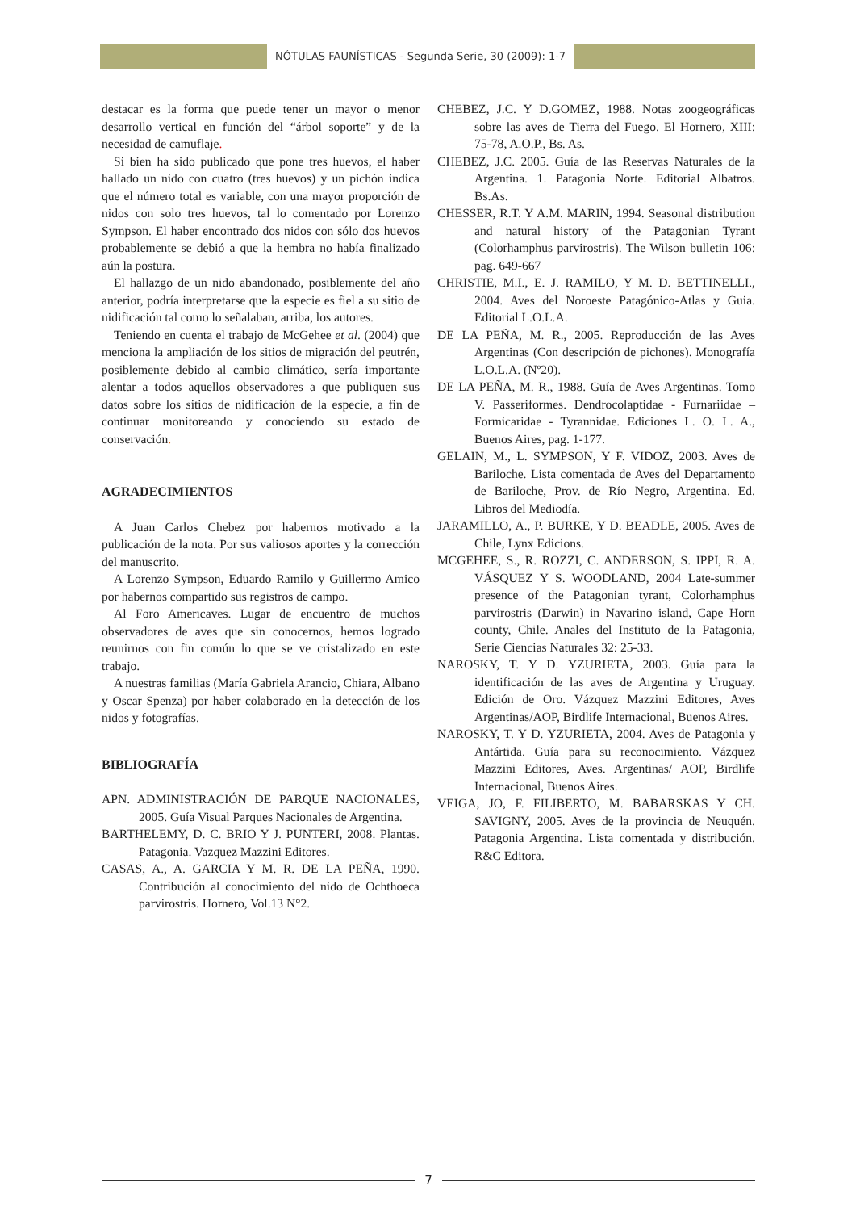NÓTULAS FAUNÍSTICAS - Segunda Serie, 30 (2009): 1-7
destacar es la forma que puede tener un mayor o menor desarrollo vertical en función del “árbol soporte” y de la necesidad de camuflaje.
Si bien ha sido publicado que pone tres huevos, el haber hallado un nido con cuatro (tres huevos) y un pichón indica que el número total es variable, con una mayor proporción de nidos con solo tres huevos, tal lo comentado por Lorenzo Sympson. El haber encontrado dos nidos con sólo dos huevos probablemente se debió a que la hembra no había finalizado aún la postura.
El hallazgo de un nido abandonado, posiblemente del año anterior, podría interpretarse que la especie es fiel a su sitio de nidificación tal como lo señalaban, arriba, los autores.
Teniendo en cuenta el trabajo de McGehee et al. (2004) que menciona la ampliación de los sitios de migración del peutrén, posiblemente debido al cambio climático, sería importante alentar a todos aquellos observadores a que publiquen sus datos sobre los sitios de nidificación de la especie, a fin de continuar monitoreando y conociendo su estado de conservación.
AGRADECIMIENTOS
A Juan Carlos Chebez por habernos motivado a la publicación de la nota. Por sus valiosos aportes y la corrección del manuscrito.
A Lorenzo Sympson, Eduardo Ramilo y Guillermo Amico por habernos compartido sus registros de campo.
Al Foro Americaves. Lugar de encuentro de muchos observadores de aves que sin conocernos, hemos logrado reunirnos con fin común lo que se ve cristalizado en este trabajo.
A nuestras familias (María Gabriela Arancio, Chiara, Albano y Oscar Spenza) por haber colaborado en la detección de los nidos y fotografías.
BIBLIOGRAFÍA
APN. ADMINISTRACIÓN DE PARQUE NACIONALES, 2005. Guía Visual Parques Nacionales de Argentina.
BARTHELEMY, D. C. BRIO Y J. PUNTERI, 2008. Plantas. Patagonia. Vazquez Mazzini Editores.
CASAS, A., A. GARCIA Y M. R. DE LA PEÑA, 1990. Contribución al conocimiento del nido de Ochthoeca parvirostris. Hornero, Vol.13 N°2.
CHEBEZ, J.C. Y D.GOMEZ, 1988. Notas zoogeográficas sobre las aves de Tierra del Fuego. El Hornero, XIII: 75-78, A.O.P., Bs. As.
CHEBEZ, J.C. 2005. Guía de las Reservas Naturales de la Argentina. 1. Patagonia Norte. Editorial Albatros. Bs.As.
CHESSER, R.T. Y A.M. MARIN, 1994. Seasonal distribution and natural history of the Patagonian Tyrant (Colorhamphus parvirostris). The Wilson bulletin 106: pag. 649-667
CHRISTIE, M.I., E. J. RAMILO, Y M. D. BETTINELLI., 2004. Aves del Noroeste Patagónico-Atlas y Guia. Editorial L.O.L.A.
DE LA PEÑA, M. R., 2005. Reproducción de las Aves Argentinas (Con descripción de pichones). Monografía L.O.L.A. (Nº20).
DE LA PEÑA, M. R., 1988. Guía de Aves Argentinas. Tomo V. Passeriformes. Dendrocolaptidae - Furnariidae – Formicaridae - Tyrannidae. Ediciones L. O. L. A., Buenos Aires, pag. 1-177.
GELAIN, M., L. SYMPSON, Y F. VIDOZ, 2003. Aves de Bariloche. Lista comentada de Aves del Departamento de Bariloche, Prov. de Río Negro, Argentina. Ed. Libros del Mediodía.
JARAMILLO, A., P. BURKE, Y D. BEADLE, 2005. Aves de Chile, Lynx Edicions.
MCGEHEE, S., R. ROZZI, C. ANDERSON, S. IPPI, R. A. VÁSQUEZ Y S. WOODLAND, 2004 Late-summer presence of the Patagonian tyrant, Colorhamphus parvirostris (Darwin) in Navarino island, Cape Horn county, Chile. Anales del Instituto de la Patagonia, Serie Ciencias Naturales 32: 25-33.
NAROSKY, T. Y D. YZURIETA, 2003. Guía para la identificación de las aves de Argentina y Uruguay. Edición de Oro. Vázquez Mazzini Editores, Aves Argentinas/AOP, Birdlife Internacional, Buenos Aires.
NAROSKY, T. Y D. YZURIETA, 2004. Aves de Patagonia y Antártida. Guía para su reconocimiento. Vázquez Mazzini Editores, Aves. Argentinas/ AOP, Birdlife Internacional, Buenos Aires.
VEIGA, JO, F. FILIBERTO, M. BABARSKAS Y CH. SAVIGNY, 2005. Aves de la provincia de Neuquén. Patagonia Argentina. Lista comentada y distribución. R&C Editora.
7